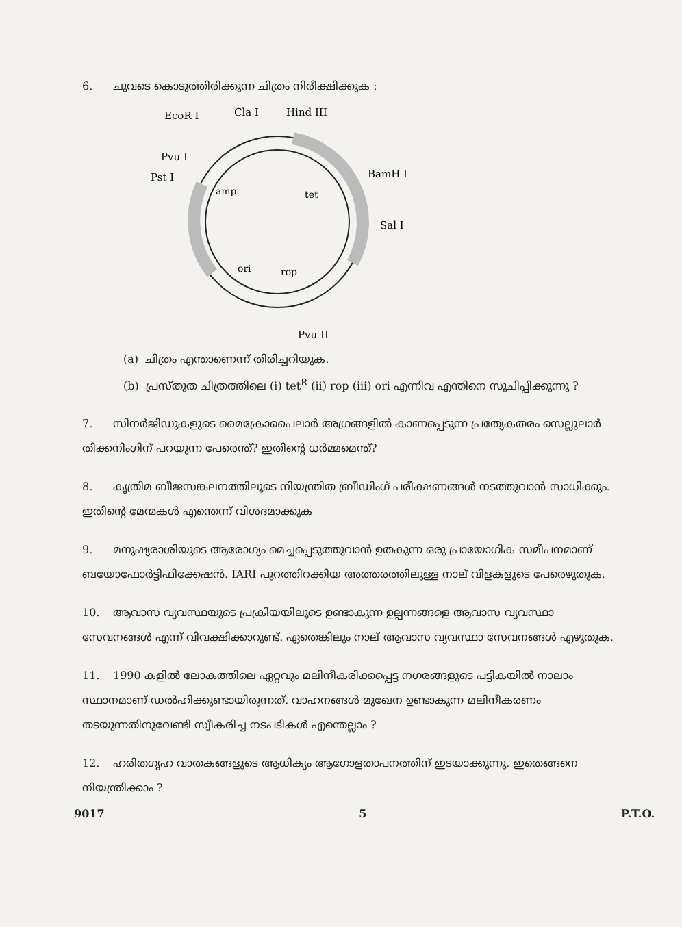6. ചുവടെ കൊടുത്തിരിക്കുന്ന ചിത്രം നിരീക്ഷിക്കുക :
amp
tet
ori
rop
EcoR I
Cla I
Hind III
Pvu I
Pst I
BamH I
Sal I
Pvu II
(a) ചിത്രം എന്താണെന്ന് തിരിച്ചറിയുക.
(b) പ്രസ്തുത ചിത്രത്തിലെ (i) tet<sup>R</sup> (ii) rop (iii) ori എന്നിവ എന്തിനെ സൂചിപ്പിക്കുന്നു ?
7. സിനർജിഡുകളുടെ മൈക്രോപൈലാർ അഗ്രങ്ങളിൽ കാണപ്പെടുന്ന പ്രത്യേകതരം സെല്ലുലാർ തിക്കനിംഗിന് പറയുന്ന പേരെന്ത്? ഇതിന്റെ ധർമ്മമെന്ത്?
8. കൃത്രിമ ബീജസങ്കലനത്തിലൂടെ നിയന്ത്രിത ബ്രീഡിംഗ് പരീക്ഷണങ്ങൾ നടത്തുവാൻ സാധിക്കും. ഇതിന്റെ മേന്മകൾ എന്തെന്ന് വിശദമാക്കുക
9. മനുഷ്യരാശിയുടെ ആരോഗ്യം മെച്ചപ്പെടുത്തുവാൻ ഉതകുന്ന ഒരു പ്രായോഗിക സമീപനമാണ് ബയോഫോർട്ടിഫിക്കേഷൻ. IARI പുറത്തിറക്കിയ അത്തരത്തിലുള്ള നാല് വിളകളുടെ പേരെഴുതുക.
10. ആവാസ വ്യവസ്ഥയുടെ പ്രക്രിയയിലൂടെ ഉണ്ടാകുന്ന ഉല്പന്നങ്ങളെ ആവാസ വ്യവസ്ഥാ സേവനങ്ങൾ എന്ന് വിവക്ഷിക്കാറുണ്ട്. ഏതെങ്കിലും നാല് ആവാസ വ്യവസ്ഥാ സേവനങ്ങൾ എഴുതുക.
11. 1990 കളിൽ ലോകത്തിലെ ഏറ്റവും മലിനീകരിക്കപ്പെട്ട നഗരങ്ങളുടെ പട്ടികയിൽ നാലാം സ്ഥാനമാണ് ഡൽഹിക്കുണ്ടായിരുന്നത്. വാഹനങ്ങൾ മുഖേന ഉണ്ടാകുന്ന മലിനീകരണം തടയുന്നതിനുവേണ്ടി സ്വീകരിച്ച നടപടികൾ എന്തെല്ലാം ?
12. ഹരിതഗൃഹ വാതകങ്ങളുടെ ആധിക്യം ആഗോളതാപനത്തിന് ഇടയാക്കുന്നു. ഇതെങ്ങനെ നിയന്ത്രിക്കാം ?
9017 5 P.T.O.